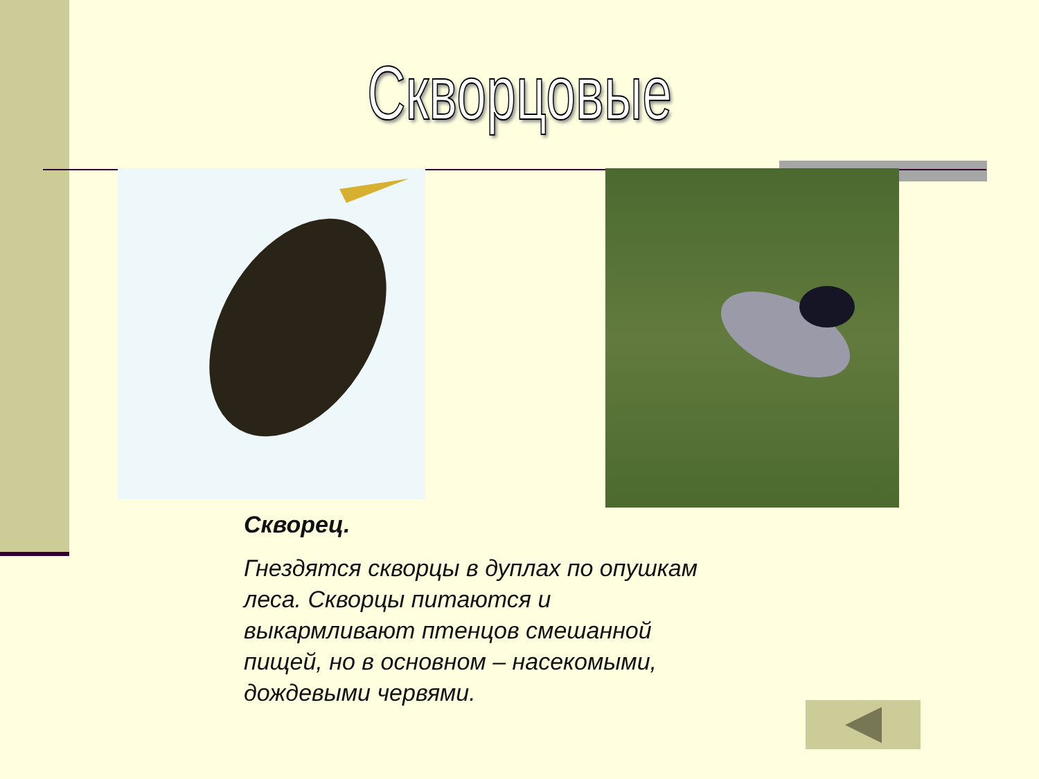Скворцовые
Скворец.
Гнездятся скворцы в дуплах по опушкам леса. Скворцы питаются и выкармливают птенцов смешанной пищей, но в основном – насекомыми, дождевыми червями.